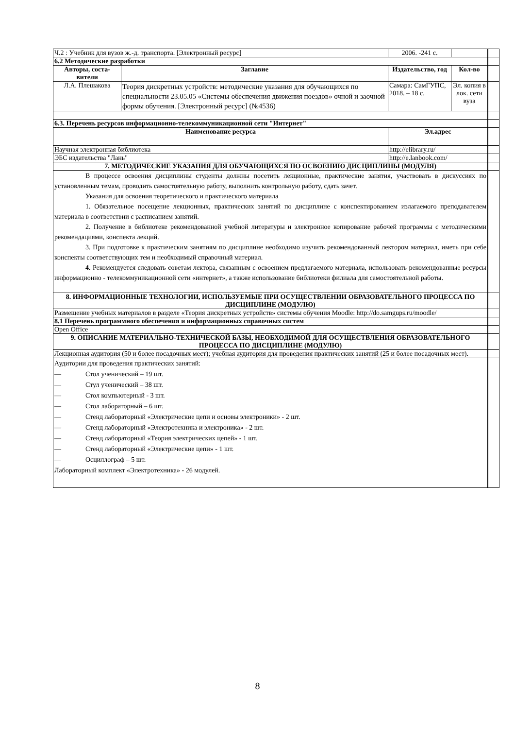| Ч.2 : Учебник для вузов ж.-д. транспорта. [Электронный ресурс] | | 2006. -241 с. | | | |
| 6.2 Методические разработки | | | | | |
| Авторы, соста-вители | Заглавие | | Издательство, год | Кол-во | |
| Л.А. Плешакова | Теория дискретных устройств: методические указания для обучающихся по специальности 23.05.05 «Системы обеспечения движения поездов» очной и заочной формы обучения. [Электронный ресурс] (№4536) | | Самара: СамГУПС, 2018. – 18 с. | Эл. копия в лок. сети вуза | |
| 6.3. Перечень ресурсов информационно-телекоммуникационной сети "Интернет" | | | | | |
| Наименование ресурса | | Эл.адрес | | | |
| Научная электронная библиотека | | http://elibrary.ru/ | | | |
| ЭБС издательства "Лань" | | http://e.lanbook.com/ | | | |
| 7. МЕТОДИЧЕСКИЕ УКАЗАНИЯ ДЛЯ ОБУЧАЮЩИХСЯ ПО ОСВОЕНИЮ ДИСЦИПЛИНЫ (МОДУЛЯ) | | | | | |
| В процессе освоения дисциплины студенты должны посетить лекционные, практические занятия, участвовать в дискуссиях по установленным темам, проводить самостоятельную работу, выполнить контрольную работу, сдать зачет. Указания для освоения теоретического и практического материала 1. Обязательное посещение лекционных, практических занятий по дисциплине с конспектированием излагаемого преподавателем материала в соответствии с расписанием занятий. 2. Получение в библиотеке рекомендованной учебной литературы и электронное копирование рабочей программы с методическими рекомендациями, конспекта лекций. 3. При подготовке к практическим занятиям по дисциплине необходимо изучить рекомендованный лектором материал, иметь при себе конспекты соответствующих тем и необходимый справочный материал. 4. Рекомендуется следовать советам лектора, связанным с освоением предлагаемого материала, использовать рекомендованные ресурсы информационно - телекоммуникационной сети «интернет», а также использование библиотеки филиала для самостоятельной работы. | | | | | |
| 8. ИНФОРМАЦИОННЫЕ ТЕХНОЛОГИИ, ИСПОЛЬЗУЕМЫЕ ПРИ ОСУЩЕСТВЛЕНИИ ОБРАЗОВАТЕЛЬНОГО ПРОЦЕССА ПО ДИСЦИПЛИНЕ (МОДУЛЮ) | | | | | |
| Размещение учебных материалов в разделе «Теория дискретных устройств» системы обучения Moodle: http://do.samgups.ru/moodle/ | | | | | |
| 8.1 Перечень программного обеспечения и информационных справочных систем | | | | | |
| Open Office | | | | | |
| 9. ОПИСАНИЕ МАТЕРИАЛЬНО-ТЕХНИЧЕСКОЙ БАЗЫ, НЕОБХОДИМОЙ ДЛЯ ОСУЩЕСТВЛЕНИЯ ОБРАЗОВАТЕЛЬНОГО ПРОЦЕССА ПО ДИСЦИПЛИНЕ (МОДУЛЮ) | | | | | |
| Лекционная аудитория (50 и более посадочных мест); учебная аудитория для проведения практических занятий (25 и более посадочных мест). | | | | | |
| Аудитории для проведения практических занятий: — Стол ученический – 19 шт. — Стул ученический – 38 шт. — Стол компьютерный - 3 шт. — Стол лабораторный – 6 шт. — Стенд лабораторный «Электрические цепи и основы электроники» - 2 шт. — Стенд лабораторный «Электротехника и электроника» - 2 шт. — Стенд лабораторный «Теория электрических цепей» - 1 шт. — Стенд лабораторный «Электрические цепи» - 1 шт. — Осциллограф – 5 шт. Лабораторный комплект «Электротехника» - 26 модулей. | | | | | |
8